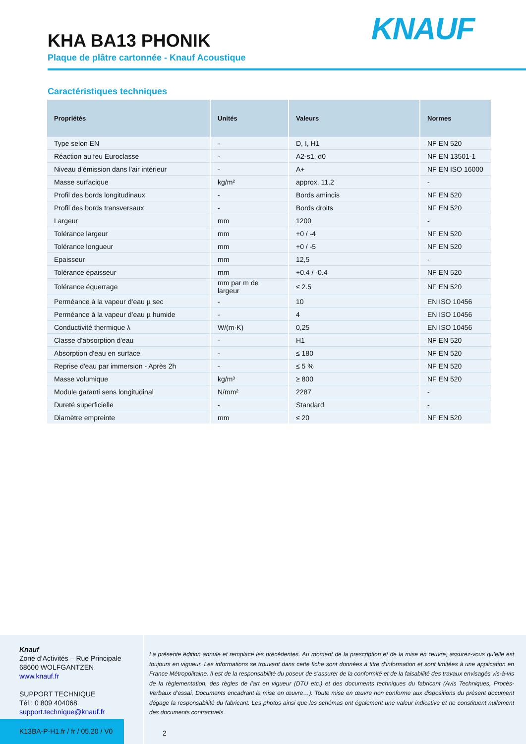KHA BA13 PHONIK
Plaque de plâtre cartonnée - Knauf Acoustique
KNAUF
Caractéristiques techniques
| Propriétés | Unités | Valeurs | Normes |
| --- | --- | --- | --- |
| Type selon EN | - | D, I, H1 | NF EN 520 |
| Réaction au feu Euroclasse | - | A2-s1, d0 | NF EN 13501-1 |
| Niveau d'émission dans l'air intérieur | - | A+ | NF EN ISO 16000 |
| Masse surfacique | kg/m² | approx. 11,2 | - |
| Profil des bords longitudinaux | - | Bords amincis | NF EN 520 |
| Profil des bords transversaux | - | Bords droits | NF EN 520 |
| Largeur | mm | 1200 | - |
| Tolérance largeur | mm | +0 / -4 | NF EN 520 |
| Tolérance longueur | mm | +0 / -5 | NF EN 520 |
| Epaisseur | mm | 12,5 | - |
| Tolérance épaisseur | mm | +0.4 / -0.4 | NF EN 520 |
| Tolérance équerrage | mm par m de largeur | ≤ 2.5 | NF EN 520 |
| Perméance à la vapeur d’eau µ sec | - | 10 | EN ISO 10456 |
| Perméance à la vapeur d’eau µ humide | - | 4 | EN ISO 10456 |
| Conductivité thermique λ | W/(m·K) | 0,25 | EN ISO 10456 |
| Classe d'absorption d'eau | - | H1 | NF EN 520 |
| Absorption d'eau en surface | - | ≤ 180 | NF EN 520 |
| Reprise d'eau par immersion - Après 2h | - | ≤ 5 % | NF EN 520 |
| Masse volumique | kg/m³ | ≥ 800 | NF EN 520 |
| Module garanti sens longitudinal | N/mm² | 2287 | - |
| Dureté superficielle | - | Standard | - |
| Diamètre empreinte | mm | ≤ 20 | NF EN 520 |
Knauf
Zone d’Activités – Rue Principale
68600 WOLFGANTZEN
www.knauf.fr
SUPPORT TECHNIQUE
Tél : 0 809 404068
support.technique@knauf.fr
La présente édition annule et remplace les précédentes. Au moment de la prescription et de la mise en œuvre, assurez-vous qu’elle est toujours en vigueur. Les informations se trouvant dans cette fiche sont données à titre d’information et sont limitées à une application en France Métropolitaine. Il est de la responsabilité du poseur de s’assurer de la conformité et de la faisabilité des travaux envisagés vis-à-vis de la règlementation, des règles de l’art en vigueur (DTU etc.) et des documents techniques du fabricant (Avis Techniques, Procès-Verbaux d’essai, Documents encadrant la mise en œuvre…). Toute mise en œuvre non conforme aux dispositions du présent document dégage la responsabilité du fabricant. Les photos ainsi que les schémas ont également une valeur indicative et ne constituent nullement des documents contractuels.
K13BA-P-H1.fr / fr / 05.20 / V0
2